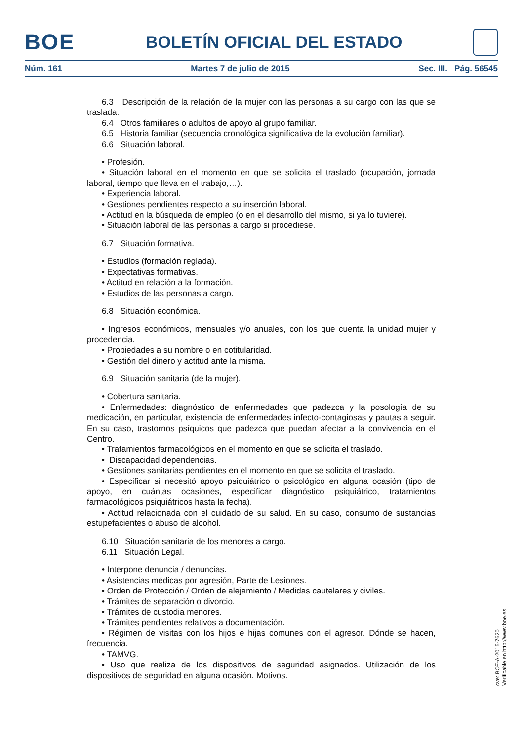BOE
BOLETÍN OFICIAL DEL ESTADO
Núm. 161 Martes 7 de julio de 2015 Sec. III. Pág. 56545
6.3 Descripción de la relación de la mujer con las personas a su cargo con las que se traslada.
6.4 Otros familiares o adultos de apoyo al grupo familiar.
6.5 Historia familiar (secuencia cronológica significativa de la evolución familiar).
6.6 Situación laboral.
• Profesión.
• Situación laboral en el momento en que se solicita el traslado (ocupación, jornada laboral, tiempo que lleva en el trabajo,…).
• Experiencia laboral.
• Gestiones pendientes respecto a su inserción laboral.
• Actitud en la búsqueda de empleo (o en el desarrollo del mismo, si ya lo tuviere).
• Situación laboral de las personas a cargo si procediese.
6.7 Situación formativa.
• Estudios (formación reglada).
• Expectativas formativas.
• Actitud en relación a la formación.
• Estudios de las personas a cargo.
6.8 Situación económica.
• Ingresos económicos, mensuales y/o anuales, con los que cuenta la unidad mujer y procedencia.
• Propiedades a su nombre o en cotitularidad.
• Gestión del dinero y actitud ante la misma.
6.9 Situación sanitaria (de la mujer).
• Cobertura sanitaria.
• Enfermedades: diagnóstico de enfermedades que padezca y la posología de su medicación, en particular, existencia de enfermedades infecto-contagiosas y pautas a seguir. En su caso, trastornos psíquicos que padezca que puedan afectar a la convivencia en el Centro.
• Tratamientos farmacológicos en el momento en que se solicita el traslado.
• Discapacidad dependencias.
• Gestiones sanitarias pendientes en el momento en que se solicita el traslado.
• Especificar si necesitó apoyo psiquiátrico o psicológico en alguna ocasión (tipo de apoyo, en cuántas ocasiones, especificar diagnóstico psiquiátrico, tratamientos farmacológicos psiquiátricos hasta la fecha).
• Actitud relacionada con el cuidado de su salud. En su caso, consumo de sustancias estupefacientes o abuso de alcohol.
6.10 Situación sanitaria de los menores a cargo.
6.11 Situación Legal.
• Interpone denuncia / denuncias.
• Asistencias médicas por agresión, Parte de Lesiones.
• Orden de Protección / Orden de alejamiento / Medidas cautelares y civiles.
• Trámites de separación o divorcio.
• Trámites de custodia menores.
• Trámites pendientes relativos a documentación.
• Régimen de visitas con los hijos e hijas comunes con el agresor. Dónde se hacen, frecuencia.
• TAMVG.
• Uso que realiza de los dispositivos de seguridad asignados. Utilización de los dispositivos de seguridad en alguna ocasión. Motivos.
cve: BOE-A-2015-7620
Verificable en http://www.boe.es